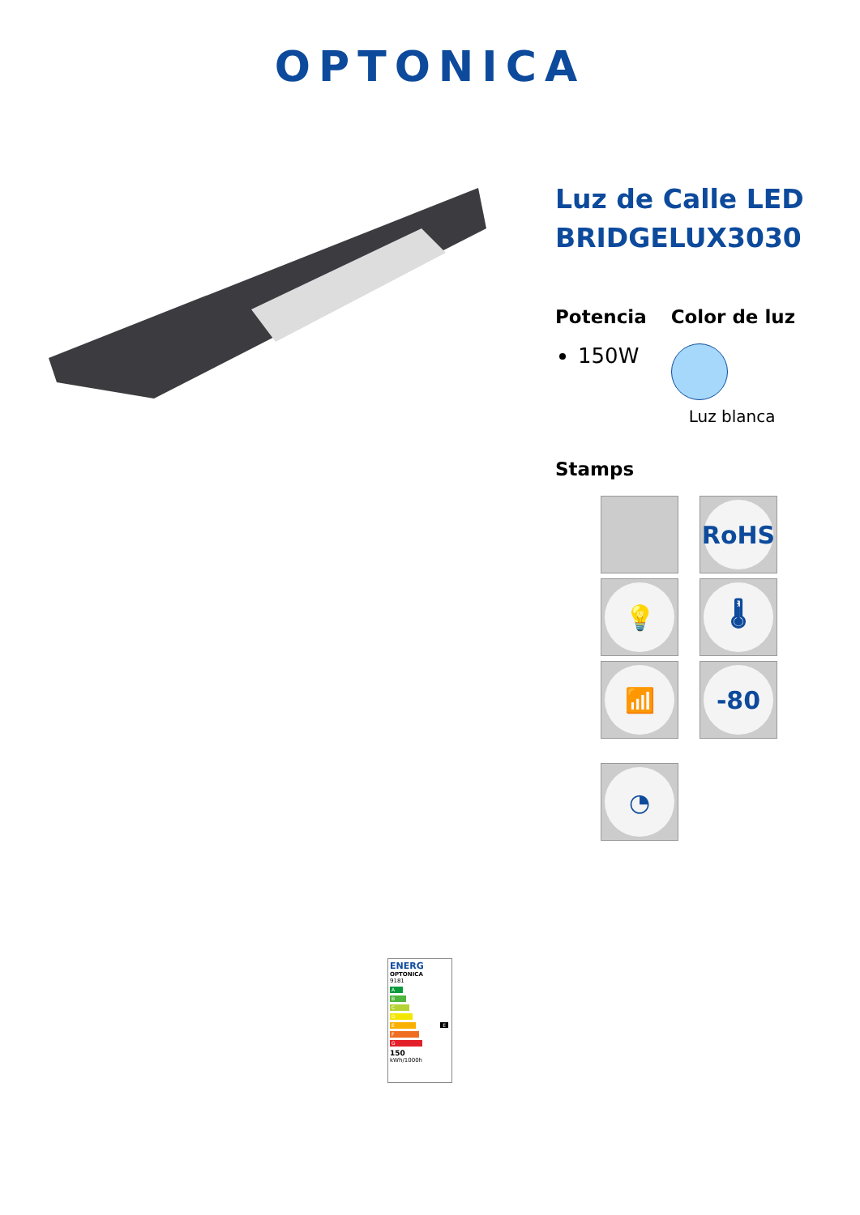OPTONICA
Luz de Calle LED BRIDGELUX3030
Potencia
150W
Color de luz
Luz blanca
Stamps
RoHS
💡
🌡
📶
-80
◔
ENERG
OPTONICA
9181
A
B
C
D
E E
F
G
150
kWh/1000h